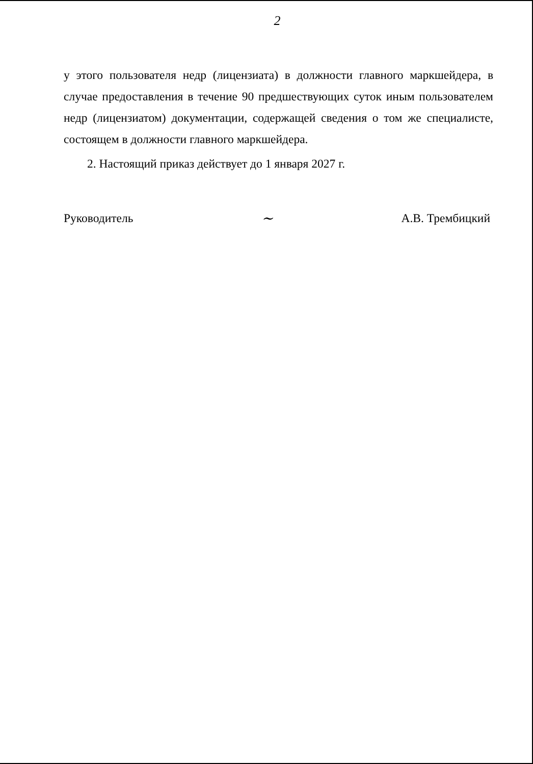2
у этого пользователя недр (лицензиата) в должности главного маркшейдера, в случае предоставления в течение 90 предшествующих суток иным пользователем недр (лицензиатом) документации, содержащей сведения о том же специалисте, состоящем в должности главного маркшейдера.
2. Настоящий приказ действует до 1 января 2027 г.
Руководитель ~ А.В. Трембицкий